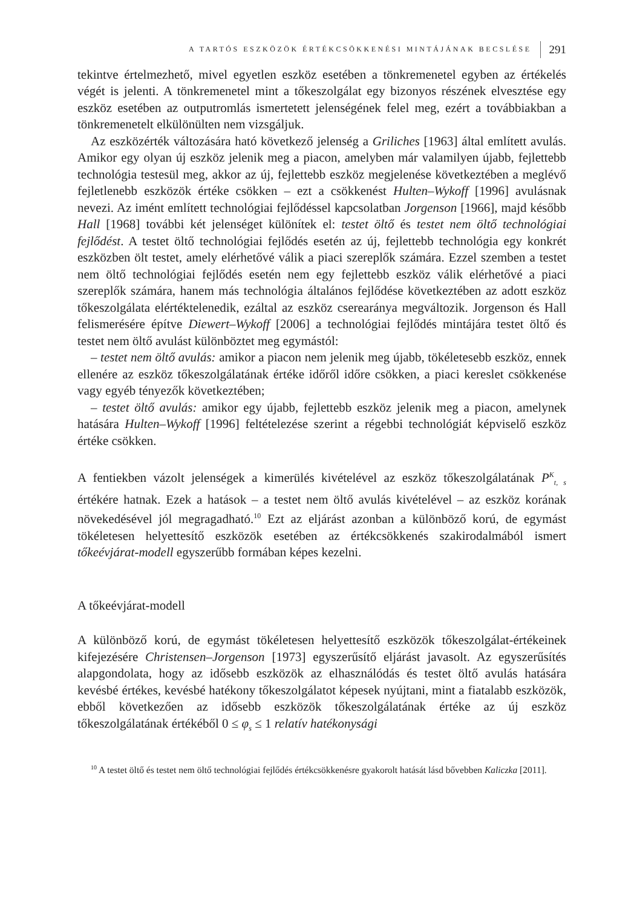A TARTÓS ESZKÖZÖK ÉRTÉKCSÖKKENÉSI MINTÁJÁNAK BECSLÉSE 291
tekintve értelmezhető, mivel egyetlen eszköz esetében a tönkremenetel egyben az értékelés végét is jelenti. A tönkremenetel mint a tőkeszolgálat egy bizonyos részének elvesztése egy eszköz esetében az outputromlás ismertetett jelenségének felel meg, ezért a továbbiakban a tönkremenetelt elkülönülten nem vizsgáljuk.
Az eszközérték változására ható következő jelenség a Griliches [1963] által említett avulás. Amikor egy olyan új eszköz jelenik meg a piacon, amelyben már valamilyen újabb, fejlettebb technológia testesül meg, akkor az új, fejlettebb eszköz megjelenése következtében a meglévő fejletlenebb eszközök értéke csökken – ezt a csökkenést Hulten–Wykoff [1996] avulásnak nevezi. Az imént említett technológiai fejlődéssel kapcsolatban Jorgenson [1966], majd később Hall [1968] további két jelenséget különítek el: testet öltő és testet nem öltő technológiai fejlődést. A testet öltő technológiai fejlődés esetén az új, fejlettebb technológia egy konkrét eszközben ölt testet, amely elérhetővé válik a piaci szereplők számára. Ezzel szemben a testet nem öltő technológiai fejlődés esetén nem egy fejlettebb eszköz válik elérhetővé a piaci szereplők számára, hanem más technológia általános fejlődése következtében az adott eszköz tőkeszolgálata elértéktelenedik, ezáltal az eszköz cserearánya megváltozik. Jorgenson és Hall felismerésére építve Diewert–Wykoff [2006] a technológiai fejlődés mintájára testet öltő és testet nem öltő avulást különböztet meg egymástól:
– testet nem öltő avulás: amikor a piacon nem jelenik meg újabb, tökéletesebb eszköz, ennek ellenére az eszköz tőkeszolgálatának értéke időről időre csökken, a piaci kereslet csökkenése vagy egyéb tényezők következtében;
– testet öltő avulás: amikor egy újabb, fejlettebb eszköz jelenik meg a piacon, amelynek hatására Hulten–Wykoff [1996] feltételezése szerint a régebbi technológiát képviselő eszköz értéke csökken.
A fentiekben vázolt jelenségek a kimerülés kivételével az eszköz tőkeszolgálatának P<sup>K</sup><sub>t, s</sub> értékére hatnak. Ezek a hatások – a testet nem öltő avulás kivételével – az eszköz korának növekedésével jól megragadható.<sup>10</sup> Ezt az eljárást azonban a különböző korú, de egymást tökéletesen helyettesítő eszközök esetében az értékcsökkenés szakirodalmából ismert tőkeévjárat-modell egyszerűbb formában képes kezelni.
A tőkeévjárat-modell
A különböző korú, de egymást tökéletesen helyettesítő eszközök tőkeszolgálat-értékeinek kifejezésére Christensen–Jorgenson [1973] egyszerűsítő eljárást javasolt. Az egyszerűsítés alapgondolata, hogy az idősebb eszközök az elhasználódás és testet öltő avulás hatására kevésbé értékes, kevésbé hatékony tőkeszolgálatot képesek nyújtani, mint a fiatalabb eszközök, ebből következően az idősebb eszközök tőkeszolgálatának értéke az új eszköz tőkeszolgálatának értékéből 0 ≤ φ<sub>s</sub> ≤ 1 relatív hatékonysági
<sup>10</sup> A testet öltő és testet nem öltő technológiai fejlődés értékcsökkenésre gyakorolt hatását lásd bővebben Kaliczka [2011].